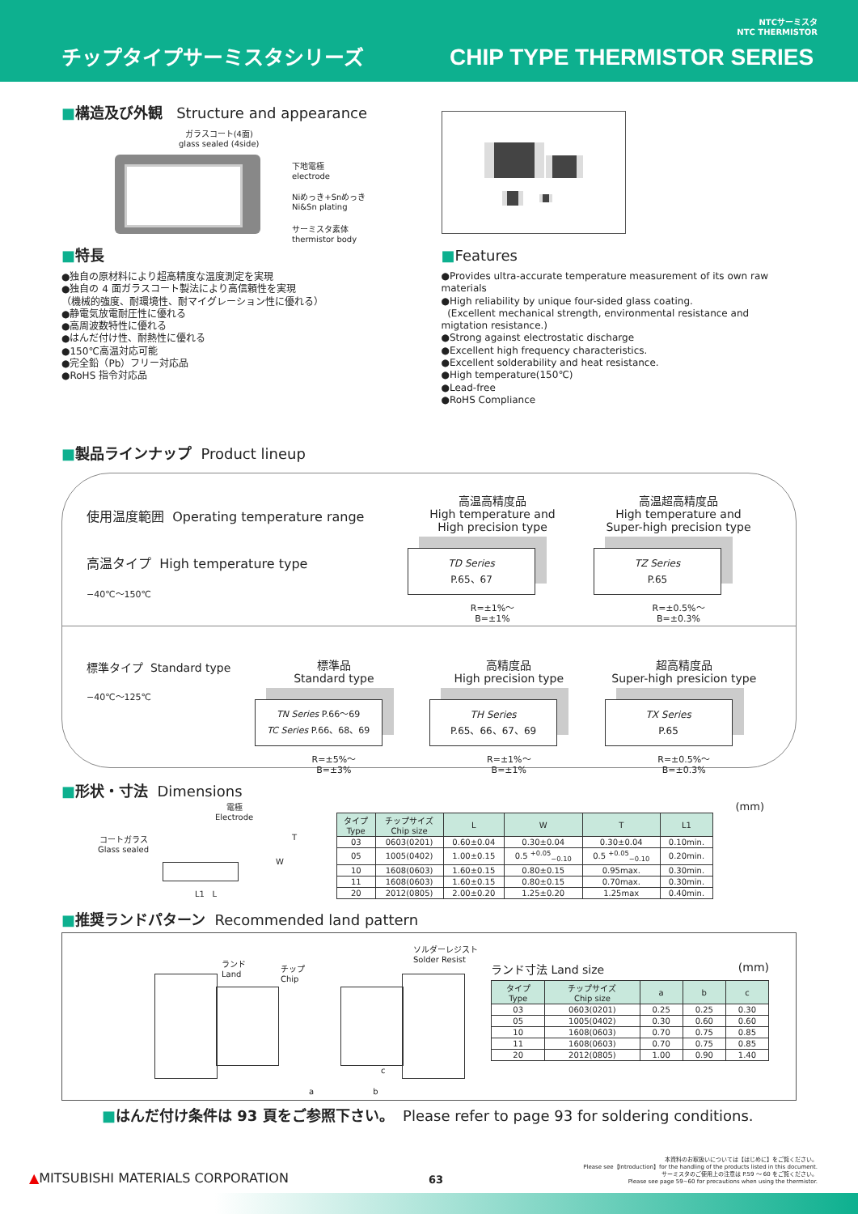チップタイプサーミスタシリーズ
CHIP TYPE THERMISTOR SERIES
NTCサーミスタ
NTC THERMISTOR
■構造及び外観 Structure and appearance
ガラスコート(4面)
glass sealed (4side)
下地電極
electrode
Niめっき+Snめっき
Ni&Sn plating
サーミスタ素体
thermistor body
■特長
●独自の原材料により超高精度な温度測定を実現
●独自の 4 面ガラスコート製法により高信頼性を実現
（機械的強度、耐環境性、耐マイグレーション性に優れる）
●静電気放電耐圧性に優れる
●高周波数特性に優れる
●はんだ付け性、耐熱性に優れる
●150℃高温対応可能
●完全鉛（Pb）フリー対応品
●RoHS 指令対応品
■Features
●Provides ultra-accurate temperature measurement of its own raw materials
●High reliability by unique four-sided glass coating.
(Excellent mechanical strength, environmental resistance and migtation resistance.)
●Strong against electrostatic discharge
●Excellent high frequency characteristics.
●Excellent solderability and heat resistance.
●High temperature(150℃)
●Lead-free
●RoHS Compliance
■製品ラインナップ Product lineup
使用温度範囲 Operating temperature range
高温タイプ High temperature type
−40℃～150℃
高温高精度品
High temperature and
High precision type
TD Series
P.65、67
R=±1%～
B=±1%
高温超高精度品
High temperature and
Super-high precision type
TZ Series
P.65
R=±0.5%～
B=±0.3%
標準タイプ Standard type
−40℃～125℃
標準品
Standard type
TN Series P.66～69
TC Series P.66、68、69
R=±5%～
B=±3%
高精度品
High precision type
TH Series
P.65、66、67、69
R=±1%～
B=±1%
超高精度品
Super-high presicion type
TX Series
P.65
R=±0.5%～
B=±0.3%
■形状・寸法 Dimensions
電極
Electrode
コートガラス
Glass sealed
T
W
L1 L
(mm)
| タイプ Type | チップサイズ Chip size | L | W | T | L1 |
| --- | --- | --- | --- | --- | --- |
| 03 | 0603(0201) | 0.60±0.04 | 0.30±0.04 | 0.30±0.04 | 0.10min. |
| 05 | 1005(0402) | 1.00±0.15 | 0.5 <sup>+0.05</sup><sub>−0.10</sub> | 0.5 <sup>+0.05</sup><sub>−0.10</sub> | 0.20min. |
| 10 | 1608(0603) | 1.60±0.15 | 0.80±0.15 | 0.95max. | 0.30min. |
| 11 | 1608(0603) | 1.60±0.15 | 0.80±0.15 | 0.70max. | 0.30min. |
| 20 | 2012(0805) | 2.00±0.20 | 1.25±0.20 | 1.25max | 0.40min. |
■推奨ランドパターン Recommended land pattern
ランド
Land
チップ
Chip
ソルダーレジスト
Solder Resist
a b
c
ランド寸法 Land size (mm)
| タイプ Type | チップサイズ Chip size | a | b | c |
| --- | --- | --- | --- | --- |
| 03 | 0603(0201) | 0.25 | 0.25 | 0.30 |
| 05 | 1005(0402) | 0.30 | 0.60 | 0.60 |
| 10 | 1608(0603) | 0.70 | 0.75 | 0.85 |
| 11 | 1608(0603) | 0.70 | 0.75 | 0.85 |
| 20 | 2012(0805) | 1.00 | 0.90 | 1.40 |
■はんだ付け条件は 93 頁をご参照下さい。 Please refer to page 93 for soldering conditions.
▲MITSUBISHI MATERIALS CORPORATION
63
本資料のお取扱いについては【はじめに】をご覧ください。
Please see【Introduction】for the handling of the products listed in this document.
サーミスタのご使用上の注意は P.59 ～ 60 をご覧ください。
Please see page 59~60 for precautions when using the thermistor.